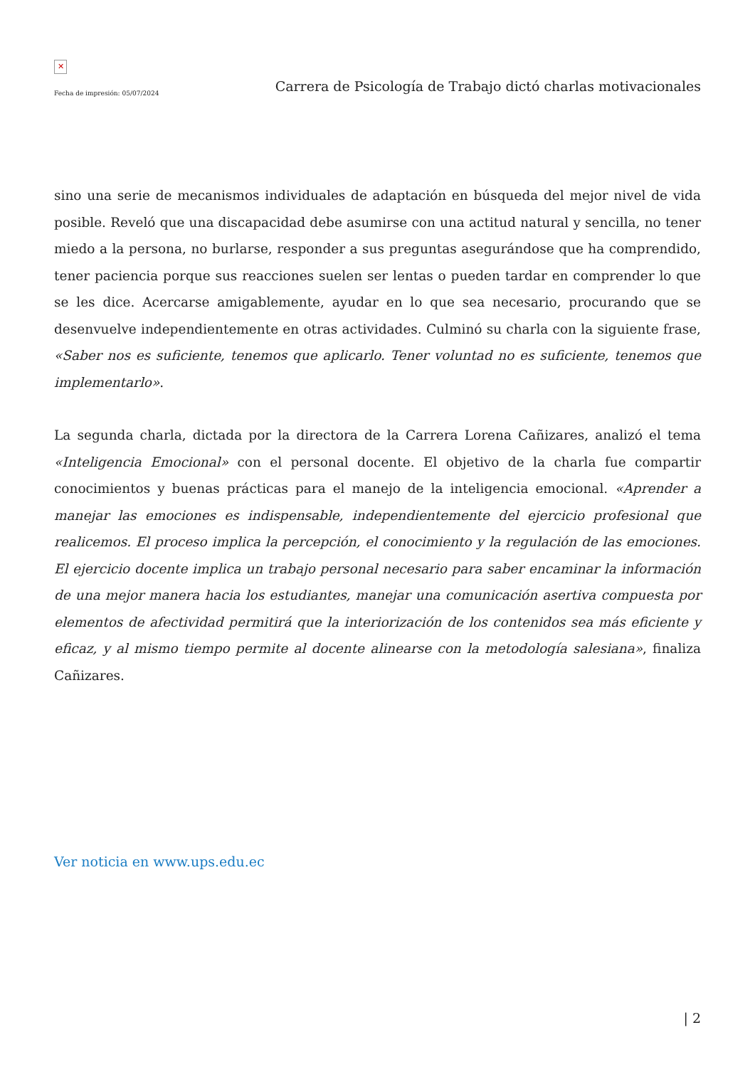✕
Fecha de impresión: 05/07/2024
Carrera de Psicología de Trabajo dictó charlas motivacionales
sino una serie de mecanismos individuales de adaptación en búsqueda del mejor nivel de vida posible. Reveló que una discapacidad debe asumirse con una actitud natural y sencilla, no tener miedo a la persona, no burlarse, responder a sus preguntas asegurándose que ha comprendido, tener paciencia porque sus reacciones suelen ser lentas o pueden tardar en comprender lo que se les dice. Acercarse amigablemente, ayudar en lo que sea necesario, procurando que se desenvuelve independientemente en otras actividades. Culminó su charla con la siguiente frase, «Saber nos es suficiente, tenemos que aplicarlo. Tener voluntad no es suficiente, tenemos que implementarlo».
La segunda charla, dictada por la directora de la Carrera Lorena Cañizares, analizó el tema «Inteligencia Emocional» con el personal docente. El objetivo de la charla fue compartir conocimientos y buenas prácticas para el manejo de la inteligencia emocional. «Aprender a manejar las emociones es indispensable, independientemente del ejercicio profesional que realicemos. El proceso implica la percepción, el conocimiento y la regulación de las emociones. El ejercicio docente implica un trabajo personal necesario para saber encaminar la información de una mejor manera hacia los estudiantes, manejar una comunicación asertiva compuesta por elementos de afectividad permitirá que la interiorización de los contenidos sea más eficiente y eficaz, y al mismo tiempo permite al docente alinearse con la metodología salesiana», finaliza Cañizares.
Ver noticia en www.ups.edu.ec
| 2